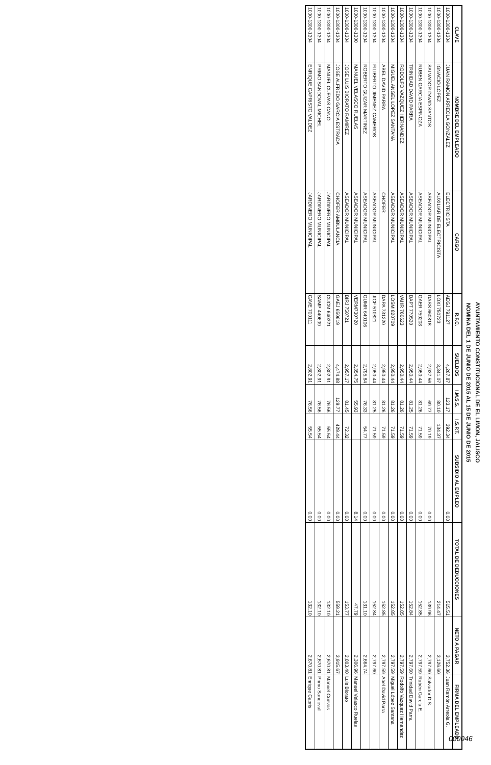AYUNTAMIENTO CONSTITUCIONAL DE EL LIMON, JALISCO
NOMINA DEL 1 DE JUNIO DE 2015 AL 15 DE JUNIO DE 2015
| CLAVE | NOMBRE DEL EMPLEADO | CARGO | R.F.C. | SUELDOS | I.M.S.S. | I.S.P.T. | SUBSIDIO AL EMPLEO | TOTAL DE DEDUCCIONES | NETO A PAGAR | FIRMA DEL EMPLEADO |
| --- | --- | --- | --- | --- | --- | --- | --- | --- | --- | --- |
| 1000-1300-1304 | JUAN RAMON ARREOLA GONZALEZ | ELECTRICISTA | AEGJ 791127 | 4,267.87 | 123.17 | 392.34 | 0.00 | 515.51 | 3,752.36 | Juan Ramón Arreola G. |
| 1000-1300-1304 | IGNACIO LOPEZ | AUXILIAR DE ELECTRICISTA | LOXI 750723 | 3,341.07 | 80.10 | 134.37 | | 214.47 | 3,126.60 | |
| 1000-1300-1304 | SALVADOR DAVID SANTOS | ASEADOR MUNICIPAL | DASS 660818 | 2,937.56 | 69.77 | 70.19 | 0.00 | 139.96 | 2,797.60 | Salvador D.S. |
| 1000-1300-1304 | RUBEN GARCIA ESPINOZA | ASEADOR MUNICIPAL | GAER 750203 | 2,950.44 | 81.26 | 71.59 | 0.00 | 152.85 | 2,797.59 | Rubén García E. |
| 1000-1300-1304 | TRINIDAD DAVID PARRA | ASEADOR MUNICIPAL | DAPT 770530 | 2,950.44 | 81.25 | 71.59 | 0.00 | 152.84 | 2,797.60 | Trinidad David Parra |
| 1000-1300-1304 | RODOLFO VAZQUEZ HERNANDEZ | ASEADOR MUNICIPAL | VAHR 760623 | 2,950.44 | 81.26 | 71.59 | 0.00 | 152.85 | 2,797.59 | Rodolfo Vazquez Hernandez |
| 1000-1300-1304 | MIGUEL ANGEL LOPEZ SANTANA | ASEADOR MUNICIPAL | LOSM 820709 | 2,950.44 | 81.26 | 71.59 | 0.00 | 152.85 | 2,797.59 | Miguel López Santana |
| 1000-1300-1304 | ABEL DAVID PARRA | CHOFER | DAPA 731220 | 2,950.44 | 81.26 | 71.59 | 0.00 | 152.85 | 2,797.59 | Abel David Parra |
| 1000-1300-1304 | FILIBERTO JIMENEZ CAMEROS | ASEADOR MUNICIPAL | JICF 510821 | 2,950.44 | 81.25 | 71.59 | 0.00 | 152.84 | 2,797.60 | |
| 1000-1300-1304 | ROBERTO GUIZAR MARTINEZ | ASEADOR MUNICIPAL | GUMR 640106 | 2,795.84 | 76.33 | 54.77 | 0.00 | 131.10 | 2,664.74 | |
| 1000-1300-1300 | MANUEL VELASCO RUELAS | ASEADOR MUNICIPAL | VERM730720 | 2,354.75 | 55.93 | | 8.14 | 47.79 | 2,306.96 | Manuel Velasco Ruelas |
| 1000-1300-1304 | JOSE LUIS BIORATO RAMIREZ | ASEADOR MUNICIPAL | BIRJ 750721 | 2,957.17 | 81.45 | 72.32 | 0.00 | 153.77 | 2,803.40 | Luis Biorato |
| 1000-1300-1304 | JOSE ALFREDO GARCIA ESTRADA | CHOFER AMBULANCIA | GAEJ 650619 | 4,474.88 | 129.77 | 429.44 | 0.00 | 559.21 | 3,915.67 | |
| 1000-1300-1304 | MANUEL CUEVAS CANO | JARDINERO MUNICIPAL | CUCM 640321 | 2,802.91 | 76.56 | 55.54 | 0.00 | 132.10 | 2,670.81 | Manuel Cuevas |
| 1000-1300-1304 | PRIMO SANDOVAL MICHEL | JARDINERO MUNICIPAL | SAMP 440609 | 2,802.91 | 76.56 | 55.54 | 0.00 | 132.10 | 2,670.81 | Primo Sandoval |
| 1000-1300-1304 | ENRIQUE CAPRISTO VALDEZ | JARDINERO MUNICIPAL | CAVE 700111 | 2,802.91 | 76.56 | 55.54 | 0.00 | 132.10 | 2,670.81 | Enrique Capris |
000046